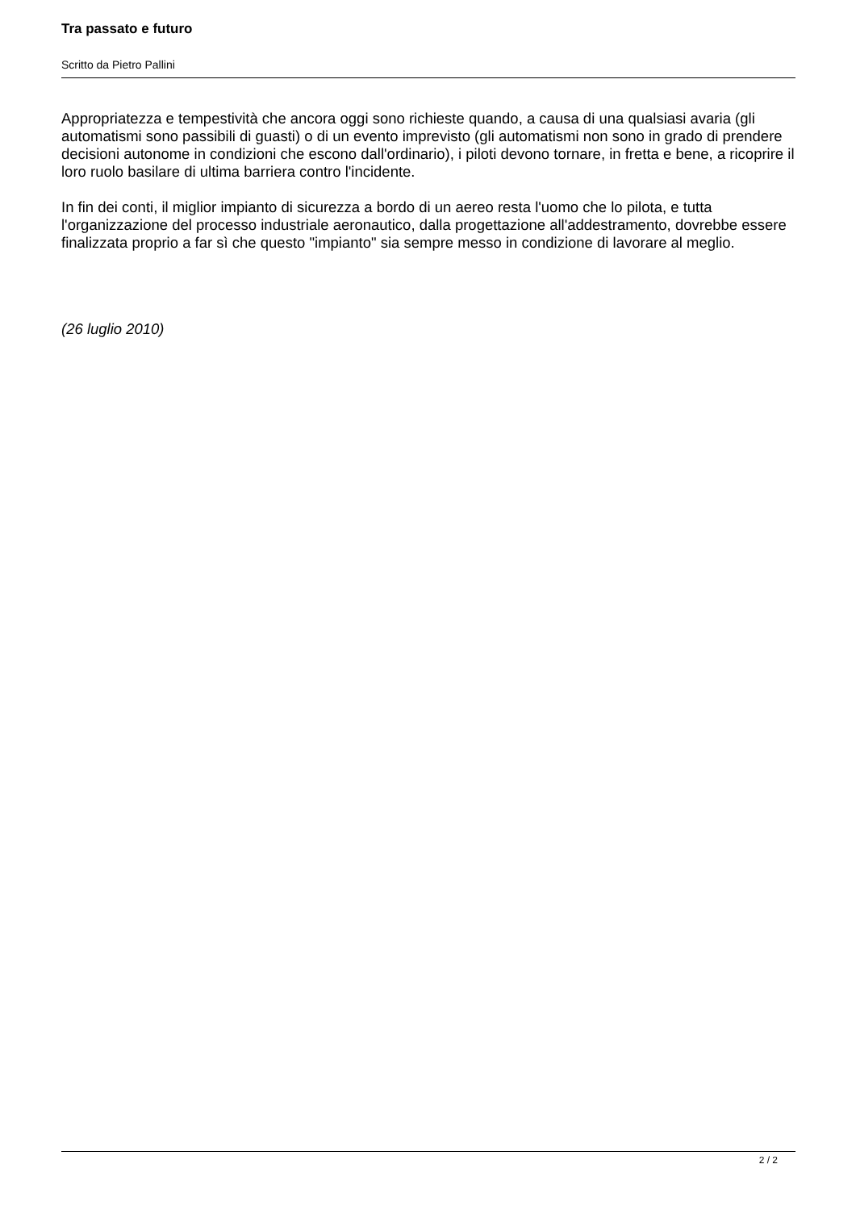Tra passato e futuro
Scritto da Pietro Pallini
Appropriatezza e tempestività che ancora oggi sono richieste quando, a causa di una qualsiasi avaria (gli automatismi sono passibili di guasti) o di un evento imprevisto (gli automatismi non sono in grado di prendere decisioni autonome in condizioni che escono dall'ordinario), i piloti devono tornare, in fretta e bene, a ricoprire il loro ruolo basilare di ultima barriera contro l'incidente.
In fin dei conti, il miglior impianto di sicurezza a bordo di un aereo resta l'uomo che lo pilota, e tutta l'organizzazione del processo industriale aeronautico, dalla progettazione all'addestramento, dovrebbe essere finalizzata proprio a far sì che questo "impianto" sia sempre messo in condizione di lavorare al meglio.
(26 luglio 2010)
2 / 2